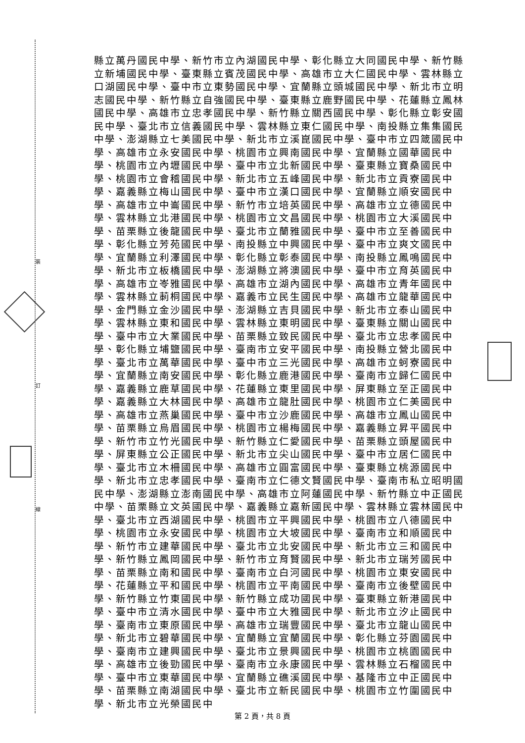裝
訂
線
縣立萬丹國民中學、新竹市立內湖國民中學、彰化縣立大同國民中學、新竹縣立新埔國民中學、臺東縣立賓茂國民中學、高雄市立大仁國民中學、雲林縣立口湖國民中學、臺中市立東勢國民中學、宜蘭縣立頭城國民中學、新北市立明志國民中學、新竹縣立自強國民中學、臺東縣立鹿野國民中學、花蓮縣立鳳林國民中學、高雄市立忠孝國民中學、新竹縣立關西國民中學、彰化縣立彰安國民中學、臺北市立信義國民中學、雲林縣立東仁國民中學、南投縣立集集國民中學、澎湖縣立七美國民中學、新北市立溪崑國民中學、臺中市立四箴國民中學、高雄市立永安國民中學、桃園市立興南國民中學、宜蘭縣立國華國民中學、桃園市立內壢國民中學、臺中市立北新國民中學、臺東縣立寶桑國民中學、桃園市立會稽國民中學、新北市立五峰國民中學、新北市立貢寮國民中學、嘉義縣立梅山國民中學、臺中市立漢口國民中學、宜蘭縣立順安國民中學、高雄市立中崙國民中學、新竹市立培英國民中學、高雄市立立德國民中學、雲林縣立北港國民中學、桃園市立文昌國民中學、桃園市立大溪國民中學、苗栗縣立後龍國民中學、臺北市立蘭雅國民中學、臺中市立至善國民中學、彰化縣立芳苑國民中學、南投縣立中興國民中學、臺中市立爽文國民中學、宜蘭縣立利澤國民中學、彰化縣立彰泰國民中學、南投縣立鳳鳴國民中學、新北市立板橋國民中學、澎湖縣立將澳國民中學、臺中市立育英國民中學、高雄市立岺雅國民中學、高雄市立湖內國民中學、高雄市立青年國民中學、雲林縣立莿桐國民中學、嘉義市立民生國民中學、高雄市立龍華國民中學、金門縣立金沙國民中學、澎湖縣立吉貝國民中學、新北市立泰山國民中學、雲林縣立東和國民中學、雲林縣立東明國民中學、臺東縣立關山國民中學、臺中市立大業國民中學、苗栗縣立致民國民中學、臺北市立忠孝國民中學、彰化縣立埔鹽國民中學、臺南市立安平國民中學、南投縣立營北國民中學、臺北市立萬華國民中學、臺中市立三光國民中學、高雄市立蚵寮國民中學、宜蘭縣立南安國民中學、彰化縣立鹿港國民中學、臺南市立歸仁國民中學、嘉義縣立鹿草國民中學、花蓮縣立東里國民中學、屏東縣立至正國民中學、嘉義縣立大林國民中學、高雄市立龍肚國民中學、桃園市立仁美國民中學、高雄市立燕巢國民中學、臺中市立沙鹿國民中學、高雄市立鳳山國民中學、苗栗縣立烏眉國民中學、桃園市立楊梅國民中學、嘉義縣立昇平國民中學、新竹市立竹光國民中學、新竹縣立仁愛國民中學、苗栗縣立頭屋國民中學、屏東縣立公正國民中學、新北市立尖山國民中學、臺中市立居仁國民中學、臺北市立木柵國民中學、高雄市立圓富國民中學、臺東縣立桃源國民中學、新北市立忠孝國民中學、臺南市立仁德文賢國民中學、臺南市私立昭明國民中學、澎湖縣立澎南國民中學、高雄市立阿蓮國民中學、新竹縣立中正國民中學、苗栗縣立文英國民中學、嘉義縣立嘉新國民中學、雲林縣立雲林國民中學、臺北市立西湖國民中學、桃園市立平興國民中學、桃園市立八德國民中學、桃園市立永安國民中學、桃園市立大坡國民中學、臺南市立和順國民中學、新竹市立建華國民中學、臺北市立北安國民中學、新北市立三和國民中學、新竹縣立鳳岡國民中學、新竹市立育賢國民中學、新北市立瑞芳國民中學、苗栗縣立南和國民中學、臺南市立白河國民中學、桃園市立東安國民中學、花蓮縣立平和國民中學、桃園市立平南國民中學、臺南市立後壁國民中學、新竹縣立竹東國民中學、新竹縣立成功國民中學、臺東縣立新港國民中學、臺中市立清水國民中學、臺中市立大雅國民中學、新北市立汐止國民中學、臺南市立東原國民中學、高雄市立瑞豐國民中學、臺北市立龍山國民中學、新北市立碧華國民中學、宜蘭縣立宜蘭國民中學、彰化縣立芬園國民中學、臺南市立建興國民中學、臺北市立景興國民中學、桃園市立桃園國民中學、高雄市立後勁國民中學、臺南市立永康國民中學、雲林縣立石榴國民中學、臺中市立東華國民中學、宜蘭縣立礁溪國民中學、基隆市立中正國民中學、苗栗縣立南湖國民中學、臺北市立新民國民中學、桃園市立竹圍國民中學、新北市立光榮國民中
第 2 頁，共 8 頁